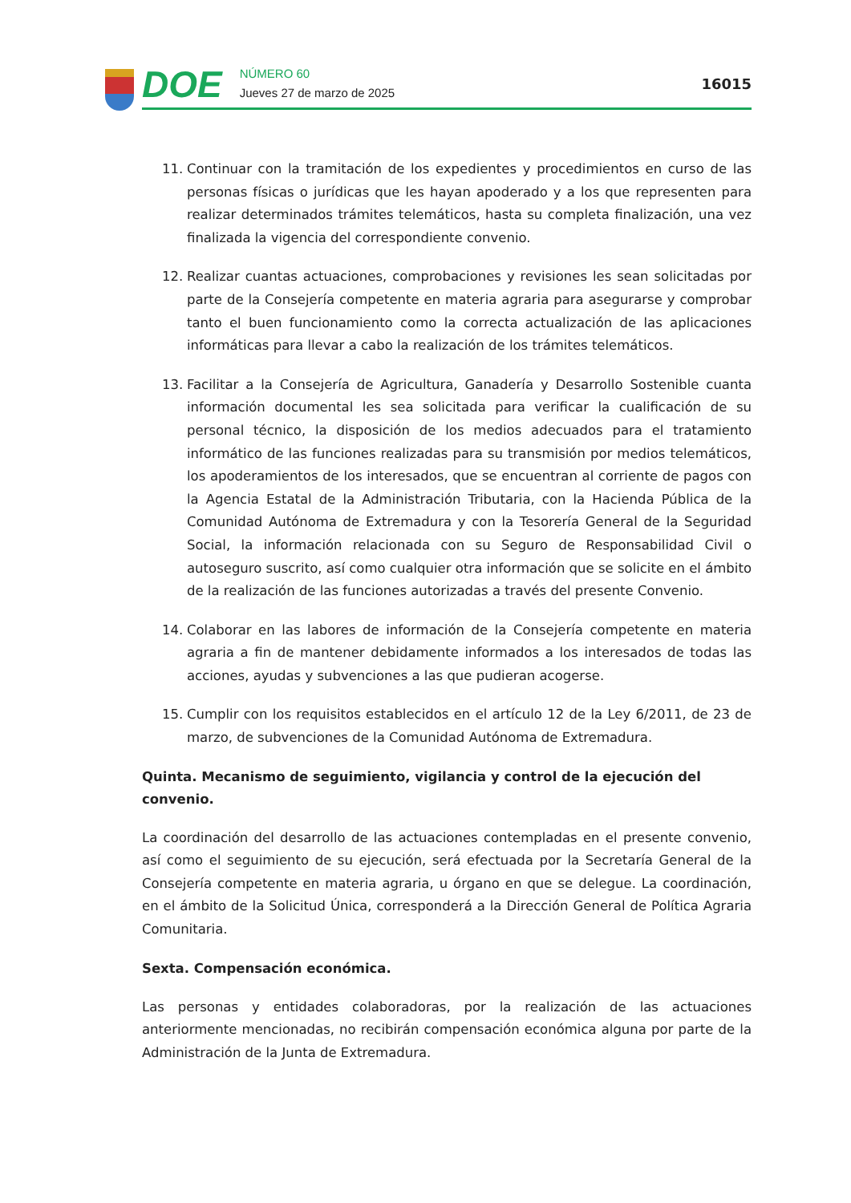DOE
NÚMERO 60
Jueves 27 de marzo de 2025
16015
11. Continuar con la tramitación de los expedientes y procedimientos en curso de las personas físicas o jurídicas que les hayan apoderado y a los que representen para realizar determinados trámites telemáticos, hasta su completa finalización, una vez finalizada la vigencia del correspondiente convenio.
12. Realizar cuantas actuaciones, comprobaciones y revisiones les sean solicitadas por parte de la Consejería competente en materia agraria para asegurarse y comprobar tanto el buen funcionamiento como la correcta actualización de las aplicaciones informáticas para llevar a cabo la realización de los trámites telemáticos.
13. Facilitar a la Consejería de Agricultura, Ganadería y Desarrollo Sostenible cuanta información documental les sea solicitada para verificar la cualificación de su personal técnico, la disposición de los medios adecuados para el tratamiento informático de las funciones realizadas para su transmisión por medios telemáticos, los apoderamientos de los interesados, que se encuentran al corriente de pagos con la Agencia Estatal de la Administración Tributaria, con la Hacienda Pública de la Comunidad Autónoma de Extremadura y con la Tesorería General de la Seguridad Social, la información relacionada con su Seguro de Responsabilidad Civil o autoseguro suscrito, así como cualquier otra información que se solicite en el ámbito de la realización de las funciones autorizadas a través del presente Convenio.
14. Colaborar en las labores de información de la Consejería competente en materia agraria a fin de mantener debidamente informados a los interesados de todas las acciones, ayudas y subvenciones a las que pudieran acogerse.
15. Cumplir con los requisitos establecidos en el artículo 12 de la Ley 6/2011, de 23 de marzo, de subvenciones de la Comunidad Autónoma de Extremadura.
Quinta. Mecanismo de seguimiento, vigilancia y control de la ejecución del convenio.
La coordinación del desarrollo de las actuaciones contempladas en el presente convenio, así como el seguimiento de su ejecución, será efectuada por la Secretaría General de la Consejería competente en materia agraria, u órgano en que se delegue. La coordinación, en el ámbito de la Solicitud Única, corresponderá a la Dirección General de Política Agraria Comunitaria.
Sexta. Compensación económica.
Las personas y entidades colaboradoras, por la realización de las actuaciones anteriormente mencionadas, no recibirán compensación económica alguna por parte de la Administración de la Junta de Extremadura.